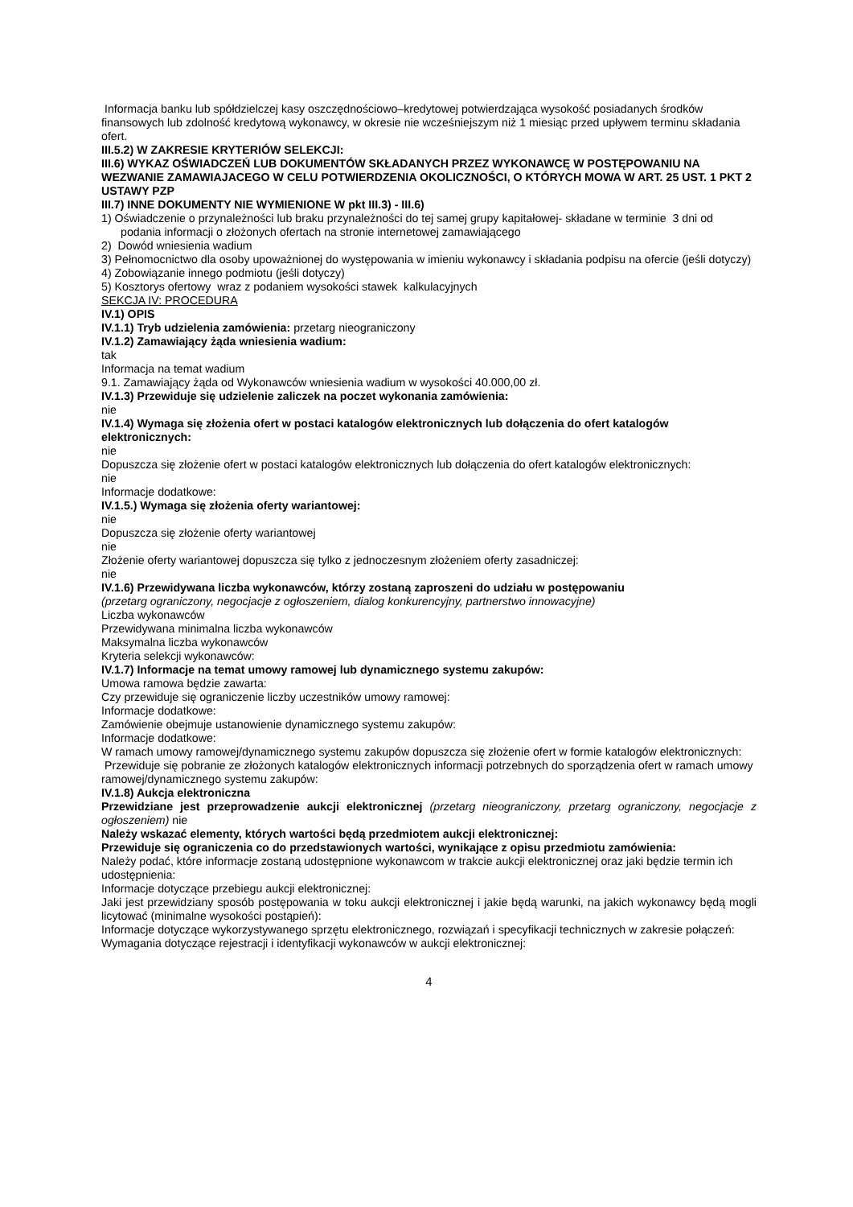Informacja banku lub spółdzielczej kasy oszczędnościowo–kredytowej potwierdzająca wysokość posiadanych środków finansowych lub zdolność kredytową wykonawcy, w okresie nie wcześniejszym niż 1 miesiąc przed upływem terminu składania ofert.
III.5.2) W ZAKRESIE KRYTERIÓW SELEKCJI:
III.6) WYKAZ OŚWIADCZEŃ LUB DOKUMENTÓW SKŁADANYCH PRZEZ WYKONAWCĘ W POSTĘPOWANIU NA WEZWANIE ZAMAWIAJACEGO W CELU POTWIERDZENIA OKOLICZNOŚCI, O KTÓRYCH MOWA W ART. 25 UST. 1 PKT 2 USTAWY PZP
III.7) INNE DOKUMENTY NIE WYMIENIONE W pkt III.3) - III.6)
1) Oświadczenie o przynależności lub braku przynależności do tej samej grupy kapitałowej- składane w terminie 3 dni od podania informacji o złożonych ofertach na stronie internetowej zamawiającego
2) Dowód wniesienia wadium
3) Pełnomocnictwo dla osoby upoważnionej do występowania w imieniu wykonawcy i składania podpisu na ofercie (jeśli dotyczy)
4) Zobowiązanie innego podmiotu (jeśli dotyczy)
5) Kosztorys ofertowy wraz z podaniem wysokości stawek kalkulacyjnych
SEKCJA IV: PROCEDURA
IV.1) OPIS
IV.1.1) Tryb udzielenia zamówienia: przetarg nieograniczony
IV.1.2) Zamawiający żąda wniesienia wadium:
tak
Informacja na temat wadium
9.1. Zamawiający żąda od Wykonawców wniesienia wadium w wysokości 40.000,00 zł.
IV.1.3) Przewiduje się udzielenie zaliczek na poczet wykonania zamówienia:
nie
IV.1.4) Wymaga się złożenia ofert w postaci katalogów elektronicznych lub dołączenia do ofert katalogów elektronicznych:
nie
Dopuszcza się złożenie ofert w postaci katalogów elektronicznych lub dołączenia do ofert katalogów elektronicznych:
nie
Informacje dodatkowe:
IV.1.5.) Wymaga się złożenia oferty wariantowej:
nie
Dopuszcza się złożenie oferty wariantowej
nie
Złożenie oferty wariantowej dopuszcza się tylko z jednoczesnym złożeniem oferty zasadniczej:
nie
IV.1.6) Przewidywana liczba wykonawców, którzy zostaną zaproszeni do udziału w postępowaniu
(przetarg ograniczony, negocjacje z ogłoszeniem, dialog konkurencyjny, partnerstwo innowacyjne)
Liczba wykonawców
Przewidywana minimalna liczba wykonawców
Maksymalna liczba wykonawców
Kryteria selekcji wykonawców:
IV.1.7) Informacje na temat umowy ramowej lub dynamicznego systemu zakupów:
Umowa ramowa będzie zawarta:
Czy przewiduje się ograniczenie liczby uczestników umowy ramowej:
Informacje dodatkowe:
Zamówienie obejmuje ustanowienie dynamicznego systemu zakupów:
Informacje dodatkowe:
W ramach umowy ramowej/dynamicznego systemu zakupów dopuszcza się złożenie ofert w formie katalogów elektronicznych:
Przewiduje się pobranie ze złożonych katalogów elektronicznych informacji potrzebnych do sporządzenia ofert w ramach umowy ramowej/dynamicznego systemu zakupów:
IV.1.8) Aukcja elektroniczna
Przewidziane jest przeprowadzenie aukcji elektronicznej (przetarg nieograniczony, przetarg ograniczony, negocjacje z ogłoszeniem) nie
Należy wskazać elementy, których wartości będą przedmiotem aukcji elektronicznej:
Przewiduje się ograniczenia co do przedstawionych wartości, wynikające z opisu przedmiotu zamówienia:
Należy podać, które informacje zostaną udostępnione wykonawcom w trakcie aukcji elektronicznej oraz jaki będzie termin ich udostępnienia:
Informacje dotyczące przebiegu aukcji elektronicznej:
Jaki jest przewidziany sposób postępowania w toku aukcji elektronicznej i jakie będą warunki, na jakich wykonawcy będą mogli licytować (minimalne wysokości postąpień):
Informacje dotyczące wykorzystywanego sprzętu elektronicznego, rozwiązań i specyfikacji technicznych w zakresie połączeń:
Wymagania dotyczące rejestracji i identyfikacji wykonawców w aukcji elektronicznej:
4